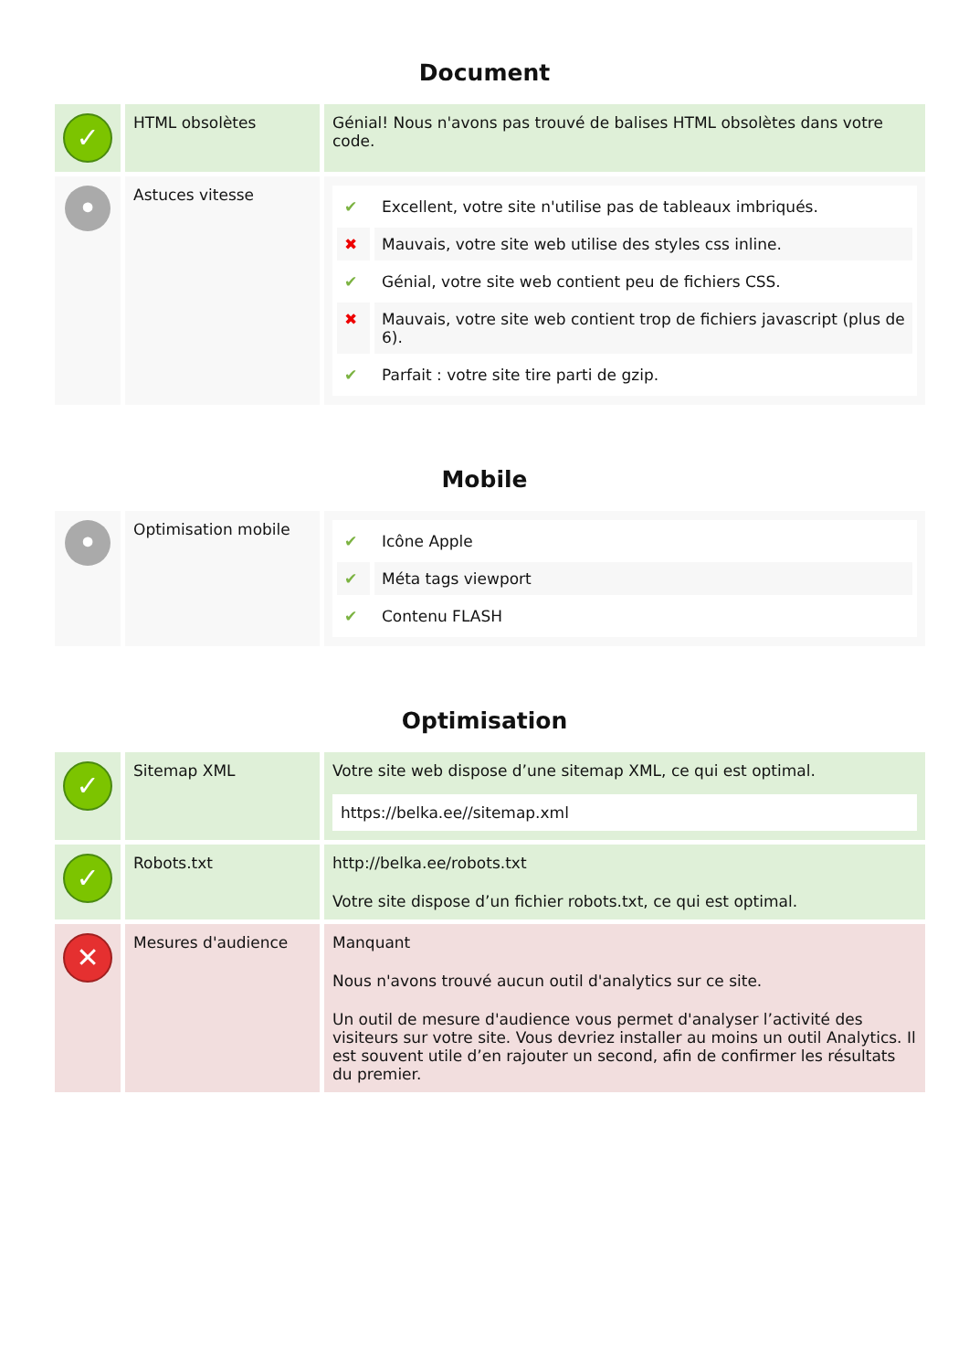Document
| ✓ | HTML obsolètes | Génial! Nous n'avons pas trouvé de balises HTML obsolètes dans votre code. |
| • | Astuces vitesse | / ✔ / Excellent, votre site n'utilise pas de tableaux imbriqués. / / ✖ / Mauvais, votre site web utilise des styles css inline. / / ✔ / Génial, votre site web contient peu de fichiers CSS. / / ✖ / Mauvais, votre site web contient trop de fichiers javascript (plus de 6). / / ✔ / Parfait : votre site tire parti de gzip. / |
Mobile
| • | Optimisation mobile | / ✔ / Icône Apple / / ✔ / Méta tags viewport / / ✔ / Contenu FLASH / |
Optimisation
| ✓ | Sitemap XML | Votre site web dispose d’une sitemap XML, ce qui est optimal. https://belka.ee//sitemap.xml |
| ✓ | Robots.txt | http://belka.ee/robots.txt Votre site dispose d’un fichier robots.txt, ce qui est optimal. |
| ✕ | Mesures d'audience | Manquant Nous n'avons trouvé aucun outil d'analytics sur ce site. Un outil de mesure d'audience vous permet d'analyser l’activité des visiteurs sur votre site. Vous devriez installer au moins un outil Analytics. Il est souvent utile d’en rajouter un second, afin de confirmer les résultats du premier. |